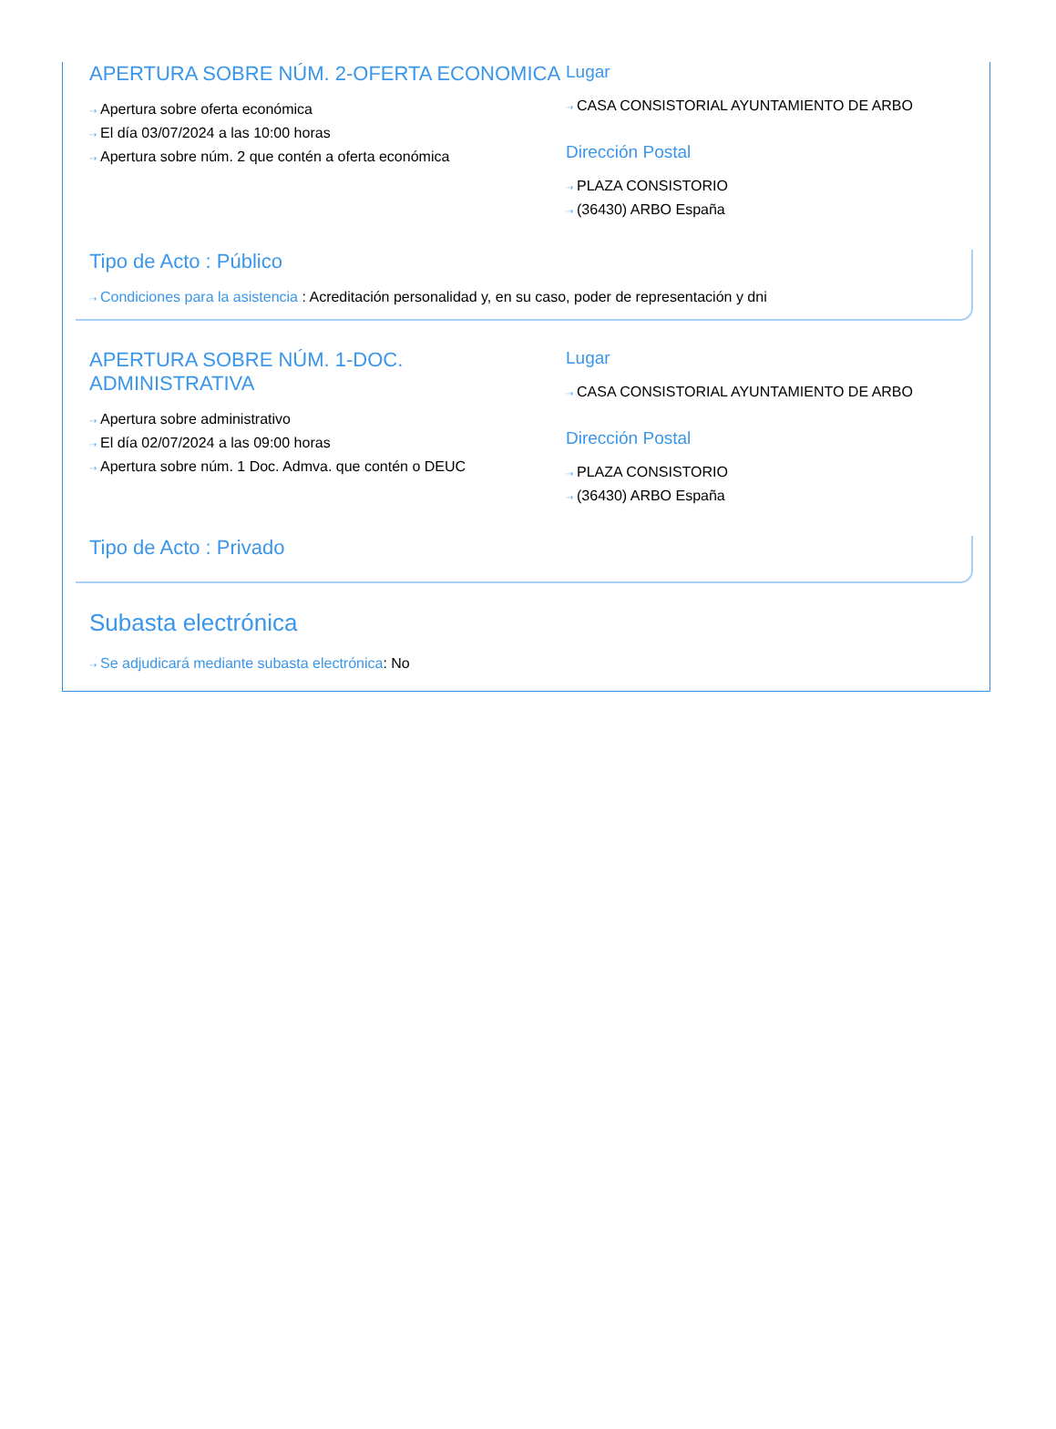APERTURA SOBRE NÚM. 2-OFERTA ECONOMICA
⇢ Apertura sobre oferta económica
⇢ El día 03/07/2024 a las 10:00 horas
⇢ Apertura sobre núm. 2 que contén a oferta económica
Lugar
⇢ CASA CONSISTORIAL AYUNTAMIENTO DE ARBO
Dirección Postal
⇢ PLAZA CONSISTORIO
⇢ (36430) ARBO España
Tipo de Acto : Público
⇢ Condiciones para la asistencia : Acreditación personalidad y, en su caso, poder de representación y dni
APERTURA SOBRE NÚM. 1-DOC. ADMINISTRATIVA
⇢ Apertura sobre administrativo
⇢ El día 02/07/2024 a las 09:00 horas
⇢ Apertura sobre núm. 1 Doc. Admva. que contén o DEUC
Lugar
⇢ CASA CONSISTORIAL AYUNTAMIENTO DE ARBO
Dirección Postal
⇢ PLAZA CONSISTORIO
⇢ (36430) ARBO España
Tipo de Acto : Privado
Subasta electrónica
⇢ Se adjudicará mediante subasta electrónica: No